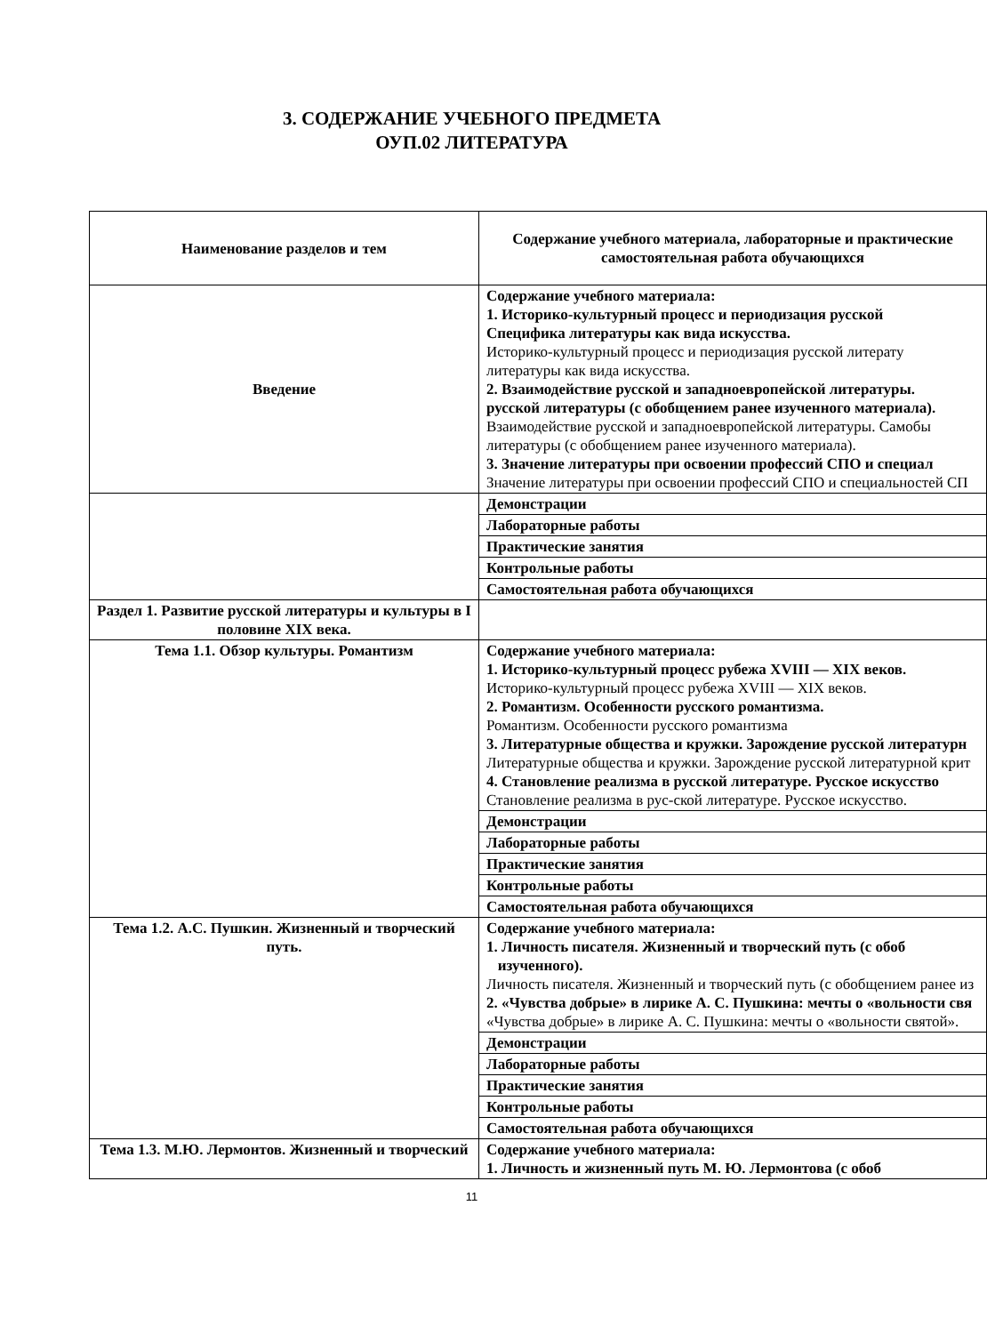3. СОДЕРЖАНИЕ УЧЕБНОГО ПРЕДМЕТА
ОУП.02 ЛИТЕРАТУРА
| Наименование разделов и тем | Содержание учебного материала, лабораторные и практические самостоятельная работа обучающихся |
| --- | --- |
| Введение | Содержание учебного материала: 1. Историко-культурный процесс и периодизация русской Специфика литературы как вида искусства. Историко-культурный процесс и периодизация русской литерату литературы как вида искусства. 2. Взаимодействие русской и западноевропейской литературы. русской литературы (с обобщением ранее изученного материала). Взаимодействие русской и западноевропейской литературы. Самобы литературы (с обобщением ранее изученного материала). 3. Значение литературы при освоении профессий СПО и специал Значение литературы при освоении профессий СПО и специальностей СП |
| | Демонстрации |
| | Лабораторные работы |
| | Практические занятия |
| | Контрольные работы |
| | Самостоятельная работа обучающихся |
| Раздел 1. Развитие русской литературы и культуры в I половине XIX века. | |
| Тема 1.1. Обзор культуры. Романтизм | Содержание учебного материала: 1. Историко-культурный процесс рубежа XVIII — XIX веков. Историко-культурный процесс рубежа XVIII — XIX веков. 2. Романтизм. Особенности русского романтизма. Романтизм. Особенности русского романтизма 3. Литературные общества и кружки. Зарождение русской литературн Литературные общества и кружки. Зарождение русской литературной крит 4. Становление реализма в русской литературе. Русское искусство Становление реализма в рус-ской литературе. Русское искусство. |
| | Демонстрации |
| | Лабораторные работы |
| | Практические занятия |
| | Контрольные работы |
| | Самостоятельная работа обучающихся |
| Тема 1.2. А.С. Пушкин. Жизненный и творческий путь. | Содержание учебного материала: 1. Личность писателя. Жизненный и творческий путь (с обоб изученного). Личность писателя. Жизненный и творческий путь (с обобщением ранее из 2. «Чувства добрые» в лирике А. С. Пушкина: мечты о «вольности свя «Чувства добрые» в лирике А. С. Пушкина: мечты о «вольности святой». |
| | Демонстрации |
| | Лабораторные работы |
| | Практические занятия |
| | Контрольные работы |
| | Самостоятельная работа обучающихся |
| Тема 1.3. М.Ю. Лермонтов. Жизненный и творческий | Содержание учебного материала: 1. Личность и жизненный путь М. Ю. Лермонтова (с обоб |
11